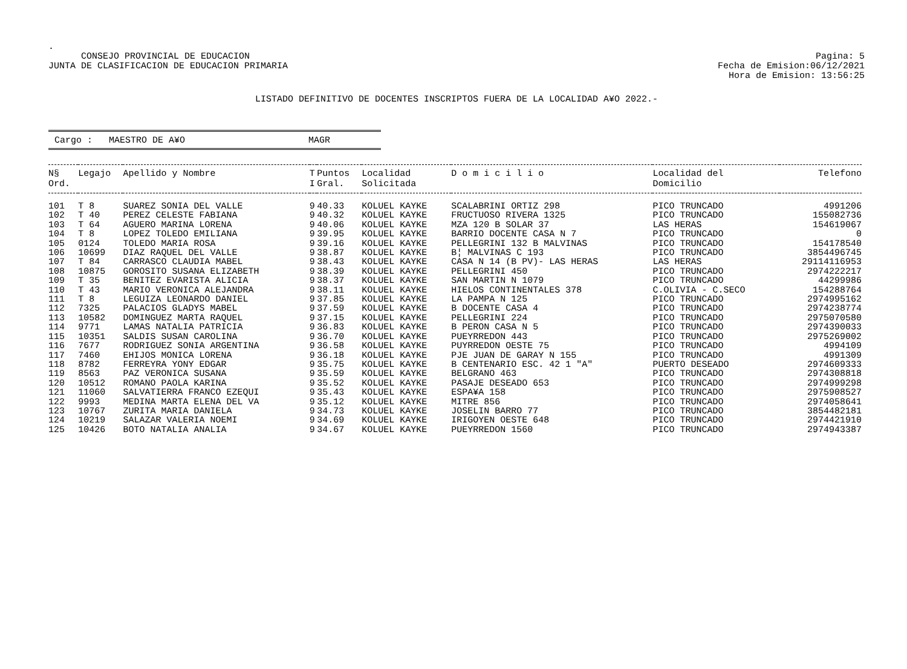.
CONSEJO PROVINCIAL DE EDUCACION
JUNTA DE CLASIFICACION DE EDUCACION PRIMARIA
Pagina: 5
Fecha de Emision:06/12/2021
Hora de Emision: 13:56:25
LISTADO DEFINITIVO DE DOCENTES INSCRIPTOS FUERA DE LA LOCALIDAD A¥O 2022.-
Cargo : MAESTRO DE A¥O MAGR
| N§ Ord. | Legajo | Apellido y Nombre | T I | Puntos Gral. | Localidad Solicitada | D o m i c i l i o | Localidad del Domicilio | Telefono |
| --- | --- | --- | --- | --- | --- | --- | --- | --- |
| 101 | T 8 | SUAREZ SONIA DEL VALLE | 9 | 40.33 | KOLUEL KAYKE | SCALABRINI ORTIZ 298 | PICO TRUNCADO | 4991206 |
| 102 | T 40 | PEREZ CELESTE FABIANA | 9 | 40.32 | KOLUEL KAYKE | FRUCTUOSO RIVERA 1325 | PICO TRUNCADO | 155082736 |
| 103 | T 64 | AGUERO MARINA LORENA | 9 | 40.06 | KOLUEL KAYKE | MZA 120 B SOLAR 37 | LAS HERAS | 154619067 |
| 104 | T 8 | LOPEZ TOLEDO EMILIANA | 9 | 39.95 | KOLUEL KAYKE | BARRIO DOCENTE CASA N 7 | PICO TRUNCADO | 0 |
| 105 | 0124 | TOLEDO MARIA ROSA | 9 | 39.16 | KOLUEL KAYKE | PELLEGRINI 132 B MALVINAS | PICO TRUNCADO | 154178540 |
| 106 | 10699 | DIAZ RAQUEL DEL VALLE | 9 | 38.87 | KOLUEL KAYKE | B¦ MALVINAS C 193 | PICO TRUNCADO | 3854496745 |
| 107 | T 84 | CARRASCO CLAUDIA MABEL | 9 | 38.43 | KOLUEL KAYKE | CASA N 14 (B PV)- LAS HERAS | LAS HERAS | 29114116953 |
| 108 | 10875 | GOROSITO SUSANA ELIZABETH | 9 | 38.39 | KOLUEL KAYKE | PELLEGRINI 450 | PICO TRUNCADO | 2974222217 |
| 109 | T 35 | BENITEZ EVARISTA ALICIA | 9 | 38.37 | KOLUEL KAYKE | SAN MARTIN N 1079 | PICO TRUNCADO | 44299986 |
| 110 | T 43 | MARIO VERONICA ALEJANDRA | 9 | 38.11 | KOLUEL KAYKE | HIELOS CONTINENTALES 378 | C.OLIVIA - C.SECO | 154288764 |
| 111 | T 8 | LEGUIZA LEONARDO DANIEL | 9 | 37.85 | KOLUEL KAYKE | LA PAMPA N 125 | PICO TRUNCADO | 2974995162 |
| 112 | 7325 | PALACIOS GLADYS MABEL | 9 | 37.59 | KOLUEL KAYKE | B DOCENTE CASA 4 | PICO TRUNCADO | 2974238774 |
| 113 | 10582 | DOMINGUEZ MARTA RAQUEL | 9 | 37.15 | KOLUEL KAYKE | PELLEGRINI 224 | PICO TRUNCADO | 2975070580 |
| 114 | 9771 | LAMAS NATALIA PATRICIA | 9 | 36.83 | KOLUEL KAYKE | B PERON CASA N 5 | PICO TRUNCADO | 2974390033 |
| 115 | 10351 | SALDIS SUSAN CAROLINA | 9 | 36.70 | KOLUEL KAYKE | PUEYRREDON 443 | PICO TRUNCADO | 2975269002 |
| 116 | 7677 | RODRIGUEZ SONIA ARGENTINA | 9 | 36.58 | KOLUEL KAYKE | PUYRREDON OESTE 75 | PICO TRUNCADO | 4994109 |
| 117 | 7460 | EHIJOS MONICA LORENA | 9 | 36.18 | KOLUEL KAYKE | PJE JUAN DE GARAY N 155 | PICO TRUNCADO | 4991309 |
| 118 | 8782 | FERREYRA YONY EDGAR | 9 | 35.75 | KOLUEL KAYKE | B CENTENARIO ESC. 42 1 "A" | PUERTO DESEADO | 2974609333 |
| 119 | 8563 | PAZ VERONICA SUSANA | 9 | 35.59 | KOLUEL KAYKE | BELGRANO 463 | PICO TRUNCADO | 2974308818 |
| 120 | 10512 | ROMANO PAOLA KARINA | 9 | 35.52 | KOLUEL KAYKE | PASAJE DESEADO 653 | PICO TRUNCADO | 2974999298 |
| 121 | 11060 | SALVATIERRA FRANCO EZEQUI | 9 | 35.43 | KOLUEL KAYKE | ESPA¥A 158 | PICO TRUNCADO | 2975908527 |
| 122 | 9993 | MEDINA MARTA ELENA DEL VA | 9 | 35.12 | KOLUEL KAYKE | MITRE 856 | PICO TRUNCADO | 2974058641 |
| 123 | 10767 | ZURITA MARIA DANIELA | 9 | 34.73 | KOLUEL KAYKE | JOSELIN BARRO 77 | PICO TRUNCADO | 3854482181 |
| 124 | 10219 | SALAZAR VALERIA NOEMI | 9 | 34.69 | KOLUEL KAYKE | IRIGOYEN OESTE 648 | PICO TRUNCADO | 2974421910 |
| 125 | 10426 | BOTO NATALIA ANALIA | 9 | 34.67 | KOLUEL KAYKE | PUEYRREDON 1560 | PICO TRUNCADO | 2974943387 |